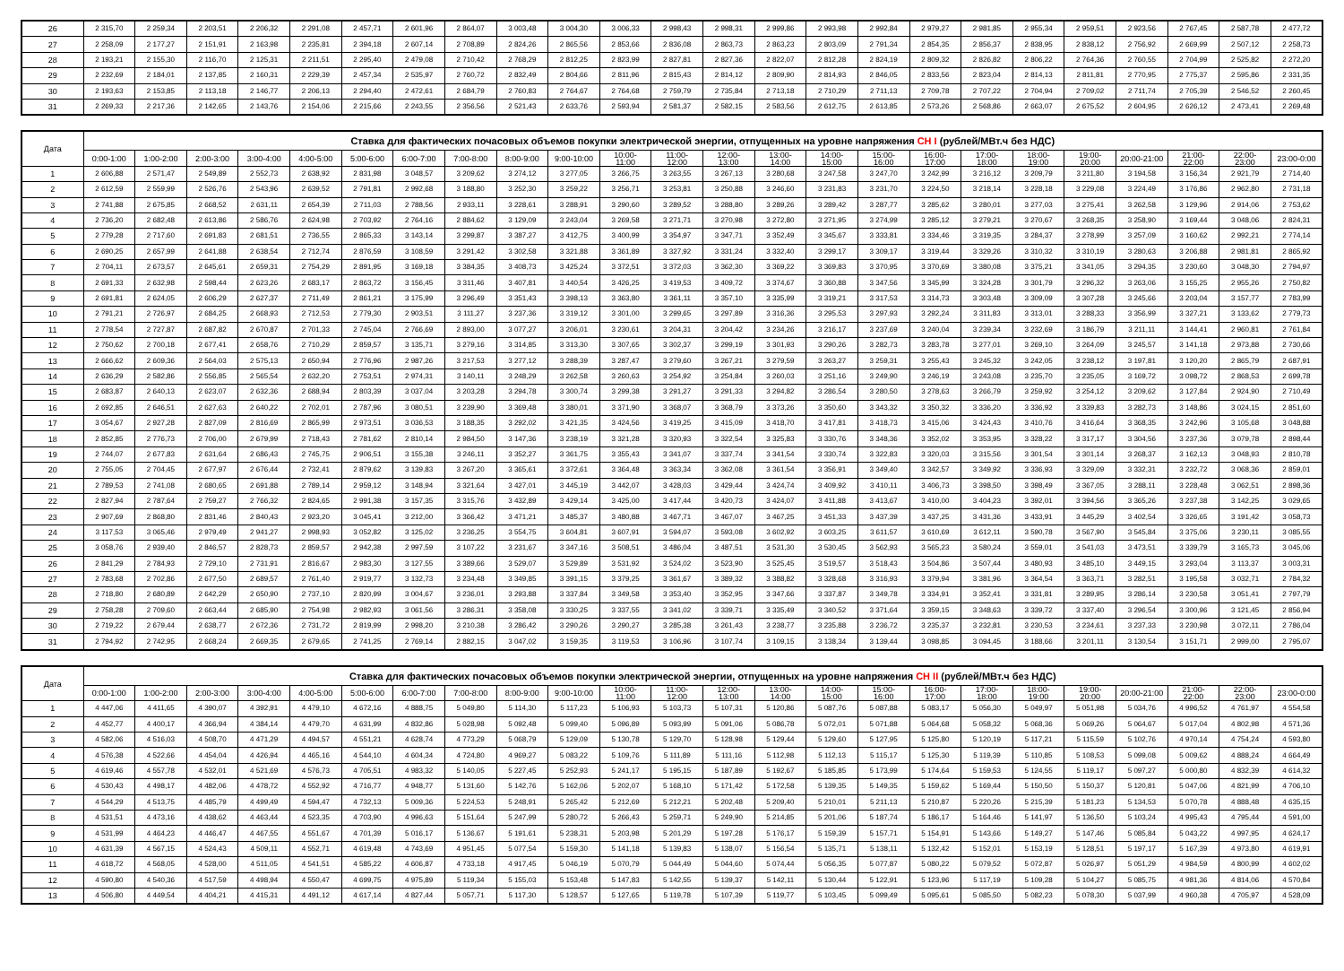| 26 | 2 315,70 | 2 259,34 | 2 203,51 | 2 206,32 | 2 291,08 | 2 457,71 | 2 601,96 | 2 864,07 | 3 003,48 | 3 004,30 | 3 006,33 | 2 998,43 | 2 998,31 | 2 999,86 | 2 993,98 | 2 992,84 | 2 979,27 | 2 981,85 | 2 955,34 | 2 959,51 | 2 923,56 | 2 767,45 | 2 587,78 | 2 477,72 |
| 27 | 2 258,09 | 2 177,27 | 2 151,91 | 2 163,98 | 2 235,81 | 2 394,18 | 2 607,14 | 2 708,89 | 2 824,26 | 2 865,56 | 2 853,66 | 2 836,08 | 2 863,73 | 2 863,23 | 2 803,09 | 2 791,34 | 2 854,35 | 2 856,37 | 2 838,95 | 2 838,12 | 2 756,92 | 2 669,99 | 2 507,12 | 2 258,73 |
| 28 | 2 193,21 | 2 155,30 | 2 116,70 | 2 125,31 | 2 211,51 | 2 295,40 | 2 479,08 | 2 710,42 | 2 768,29 | 2 812,25 | 2 823,99 | 2 827,81 | 2 827,36 | 2 822,07 | 2 812,28 | 2 824,19 | 2 809,32 | 2 826,82 | 2 806,22 | 2 764,36 | 2 760,55 | 2 704,99 | 2 525,82 | 2 272,20 |
| 29 | 2 232,69 | 2 184,01 | 2 137,85 | 2 160,31 | 2 229,39 | 2 457,34 | 2 535,97 | 2 760,72 | 2 832,49 | 2 804,66 | 2 811,96 | 2 815,43 | 2 814,12 | 2 809,90 | 2 814,93 | 2 846,05 | 2 833,56 | 2 823,04 | 2 814,13 | 2 811,81 | 2 770,95 | 2 775,37 | 2 595,86 | 2 331,35 |
| 30 | 2 193,63 | 2 153,85 | 2 113,18 | 2 146,77 | 2 206,13 | 2 294,40 | 2 472,61 | 2 684,79 | 2 760,83 | 2 764,67 | 2 764,68 | 2 759,79 | 2 735,84 | 2 713,18 | 2 710,29 | 2 711,13 | 2 709,78 | 2 707,22 | 2 704,94 | 2 709,02 | 2 711,74 | 2 705,39 | 2 546,52 | 2 260,45 |
| 31 | 2 269,33 | 2 217,36 | 2 142,65 | 2 143,76 | 2 154,06 | 2 215,66 | 2 243,55 | 2 356,56 | 2 521,43 | 2 633,76 | 2 593,94 | 2 581,37 | 2 582,15 | 2 583,56 | 2 612,75 | 2 613,85 | 2 573,26 | 2 568,86 | 2 663,07 | 2 675,52 | 2 604,95 | 2 626,12 | 2 473,41 | 2 269,48 |
| Дата | Ставка для фактических почасовых объемов покупки электрической энергии, отпущенных на уровне напряжения СН I (рублей/МВт.ч без НДС) | | | | | | | | | | | | | | | | | | | | | | | |
| --- | --- | --- | --- | --- | --- | --- | --- | --- | --- | --- | --- | --- | --- | --- | --- | --- | --- | --- | --- | --- | --- | --- | --- | --- |
| | 0:00-1:00 | 1:00-2:00 | 2:00-3:00 | 3:00-4:00 | 4:00-5:00 | 5:00-6:00 | 6:00-7:00 | 7:00-8:00 | 8:00-9:00 | 9:00-10:00 | 10:00- 11:00 | 11:00- 12:00 | 12:00- 13:00 | 13:00- 14:00 | 14:00- 15:00 | 15:00- 16:00 | 16:00- 17:00 | 17:00- 18:00 | 18:00- 19:00 | 19:00- 20:00 | 20:00-21:00 | 21:00- 22:00 | 22:00- 23:00 | 23:00-0:00 |
| 1 | 2 606,88 | 2 571,47 | 2 549,89 | 2 552,73 | 2 638,92 | 2 831,98 | 3 048,57 | 3 209,62 | 3 274,12 | 3 277,05 | 3 266,75 | 3 263,55 | 3 267,13 | 3 280,68 | 3 247,58 | 3 247,70 | 3 242,99 | 3 216,12 | 3 209,79 | 3 211,80 | 3 194,58 | 3 156,34 | 2 921,79 | 2 714,40 |
| 2 | 2 612,59 | 2 559,99 | 2 526,76 | 2 543,96 | 2 639,52 | 2 791,81 | 2 992,68 | 3 188,80 | 3 252,30 | 3 259,22 | 3 256,71 | 3 253,81 | 3 250,88 | 3 246,60 | 3 231,83 | 3 231,70 | 3 224,50 | 3 218,14 | 3 228,18 | 3 229,08 | 3 224,49 | 3 176,86 | 2 962,80 | 2 731,18 |
| 3 | 2 741,88 | 2 675,85 | 2 668,52 | 2 631,11 | 2 654,39 | 2 711,03 | 2 788,56 | 2 933,11 | 3 228,61 | 3 288,91 | 3 290,60 | 3 289,52 | 3 288,80 | 3 289,26 | 3 289,42 | 3 287,77 | 3 285,62 | 3 280,01 | 3 277,03 | 3 275,41 | 3 262,58 | 3 129,96 | 2 914,06 | 2 753,62 |
| 4 | 2 736,20 | 2 682,48 | 2 613,86 | 2 586,76 | 2 624,98 | 2 703,92 | 2 764,16 | 2 884,62 | 3 129,09 | 3 243,04 | 3 269,58 | 3 271,71 | 3 270,98 | 3 272,80 | 3 271,95 | 3 274,99 | 3 285,12 | 3 279,21 | 3 270,67 | 3 268,35 | 3 258,90 | 3 169,44 | 3 048,06 | 2 824,31 |
| 5 | 2 779,28 | 2 717,60 | 2 691,83 | 2 681,51 | 2 736,55 | 2 865,33 | 3 143,14 | 3 299,87 | 3 387,27 | 3 412,75 | 3 400,99 | 3 354,97 | 3 347,71 | 3 352,49 | 3 345,67 | 3 333,81 | 3 334,46 | 3 319,35 | 3 284,37 | 3 278,99 | 3 257,09 | 3 160,62 | 2 992,21 | 2 774,14 |
| 6 | 2 690,25 | 2 657,99 | 2 641,88 | 2 638,54 | 2 712,74 | 2 876,59 | 3 108,59 | 3 291,42 | 3 302,58 | 3 321,88 | 3 361,89 | 3 327,92 | 3 331,24 | 3 332,40 | 3 299,17 | 3 309,17 | 3 319,44 | 3 329,26 | 3 310,32 | 3 310,19 | 3 280,63 | 3 206,88 | 2 981,81 | 2 865,92 |
| 7 | 2 704,11 | 2 673,57 | 2 645,61 | 2 659,31 | 2 754,29 | 2 891,95 | 3 169,18 | 3 384,35 | 3 408,73 | 3 425,24 | 3 372,51 | 3 372,03 | 3 362,30 | 3 369,22 | 3 369,83 | 3 370,95 | 3 370,69 | 3 380,08 | 3 375,21 | 3 341,05 | 3 294,35 | 3 230,60 | 3 048,30 | 2 794,97 |
| 8 | 2 691,33 | 2 632,98 | 2 598,44 | 2 623,26 | 2 683,17 | 2 863,72 | 3 156,45 | 3 311,46 | 3 407,81 | 3 440,54 | 3 426,25 | 3 419,53 | 3 409,72 | 3 374,67 | 3 360,88 | 3 347,56 | 3 345,99 | 3 324,28 | 3 301,79 | 3 296,32 | 3 263,06 | 3 155,25 | 2 955,26 | 2 750,82 |
| 9 | 2 691,81 | 2 624,05 | 2 606,29 | 2 627,37 | 2 711,49 | 2 861,21 | 3 175,99 | 3 296,49 | 3 351,43 | 3 398,13 | 3 363,80 | 3 361,11 | 3 357,10 | 3 335,99 | 3 319,21 | 3 317,53 | 3 314,73 | 3 303,48 | 3 309,09 | 3 307,28 | 3 245,66 | 3 203,04 | 3 157,77 | 2 783,99 |
| 10 | 2 791,21 | 2 726,97 | 2 684,25 | 2 668,93 | 2 712,53 | 2 779,30 | 2 903,51 | 3 111,27 | 3 237,36 | 3 319,12 | 3 301,00 | 3 299,65 | 3 297,89 | 3 316,36 | 3 295,53 | 3 297,93 | 3 292,24 | 3 311,83 | 3 313,01 | 3 288,33 | 3 356,99 | 3 327,21 | 3 133,62 | 2 779,73 |
| 11 | 2 778,54 | 2 727,87 | 2 687,82 | 2 670,87 | 2 701,33 | 2 745,04 | 2 766,69 | 2 893,00 | 3 077,27 | 3 206,01 | 3 230,61 | 3 204,31 | 3 204,42 | 3 234,26 | 3 216,17 | 3 237,69 | 3 240,04 | 3 239,34 | 3 232,69 | 3 186,79 | 3 211,11 | 3 144,41 | 2 960,81 | 2 761,84 |
| 12 | 2 750,62 | 2 700,18 | 2 677,41 | 2 658,76 | 2 710,29 | 2 859,57 | 3 135,71 | 3 279,16 | 3 314,85 | 3 313,30 | 3 307,65 | 3 302,37 | 3 299,19 | 3 301,93 | 3 290,26 | 3 282,73 | 3 283,78 | 3 277,01 | 3 269,10 | 3 264,09 | 3 245,57 | 3 141,18 | 2 973,88 | 2 730,66 |
| 13 | 2 666,62 | 2 609,36 | 2 564,03 | 2 575,13 | 2 650,94 | 2 776,96 | 2 987,26 | 3 217,53 | 3 277,12 | 3 288,39 | 3 287,47 | 3 279,60 | 3 267,21 | 3 279,59 | 3 263,27 | 3 259,31 | 3 255,43 | 3 245,32 | 3 242,05 | 3 238,12 | 3 197,81 | 3 120,20 | 2 865,79 | 2 687,91 |
| 14 | 2 636,29 | 2 582,86 | 2 556,85 | 2 565,54 | 2 632,20 | 2 753,51 | 2 974,31 | 3 140,11 | 3 248,29 | 3 262,58 | 3 260,63 | 3 254,92 | 3 254,84 | 3 260,03 | 3 251,16 | 3 249,90 | 3 246,19 | 3 243,08 | 3 235,70 | 3 235,05 | 3 169,72 | 3 098,72 | 2 868,53 | 2 699,78 |
| 15 | 2 683,87 | 2 640,13 | 2 623,07 | 2 632,36 | 2 688,94 | 2 803,39 | 3 037,04 | 3 203,28 | 3 294,78 | 3 300,74 | 3 299,38 | 3 291,27 | 3 291,33 | 3 294,82 | 3 286,54 | 3 280,50 | 3 278,63 | 3 266,79 | 3 259,92 | 3 254,12 | 3 209,62 | 3 127,84 | 2 924,90 | 2 710,49 |
| 16 | 2 692,85 | 2 646,51 | 2 627,63 | 2 640,22 | 2 702,01 | 2 787,96 | 3 080,51 | 3 239,90 | 3 369,48 | 3 380,01 | 3 371,90 | 3 368,07 | 3 368,79 | 3 373,26 | 3 350,60 | 3 343,32 | 3 350,32 | 3 336,20 | 3 336,92 | 3 339,83 | 3 282,73 | 3 148,86 | 3 024,15 | 2 851,60 |
| 17 | 3 054,67 | 2 927,28 | 2 827,09 | 2 816,69 | 2 865,99 | 2 973,51 | 3 036,53 | 3 188,35 | 3 292,02 | 3 421,35 | 3 424,56 | 3 419,25 | 3 415,09 | 3 418,70 | 3 417,81 | 3 418,73 | 3 415,06 | 3 424,43 | 3 410,76 | 3 416,64 | 3 368,35 | 3 242,96 | 3 105,68 | 3 048,88 |
| 18 | 2 852,85 | 2 776,73 | 2 706,00 | 2 679,99 | 2 718,43 | 2 781,62 | 2 810,14 | 2 984,50 | 3 147,36 | 3 238,19 | 3 321,28 | 3 320,93 | 3 322,54 | 3 325,83 | 3 330,76 | 3 348,36 | 3 352,02 | 3 353,95 | 3 328,22 | 3 317,17 | 3 304,56 | 3 237,36 | 3 079,78 | 2 898,44 |
| 19 | 2 744,07 | 2 677,83 | 2 631,64 | 2 686,43 | 2 745,75 | 2 906,51 | 3 155,38 | 3 246,11 | 3 352,27 | 3 361,75 | 3 355,43 | 3 341,07 | 3 337,74 | 3 341,54 | 3 330,74 | 3 322,83 | 3 320,03 | 3 315,56 | 3 301,54 | 3 301,14 | 3 268,37 | 3 162,13 | 3 048,93 | 2 810,78 |
| 20 | 2 755,05 | 2 704,45 | 2 677,97 | 2 676,44 | 2 732,41 | 2 879,62 | 3 139,83 | 3 267,20 | 3 365,61 | 3 372,61 | 3 364,48 | 3 363,34 | 3 362,08 | 3 361,54 | 3 356,91 | 3 349,40 | 3 342,57 | 3 349,92 | 3 336,93 | 3 329,09 | 3 332,31 | 3 232,72 | 3 068,36 | 2 859,01 |
| 21 | 2 789,53 | 2 741,08 | 2 680,65 | 2 691,88 | 2 789,14 | 2 959,12 | 3 148,94 | 3 321,64 | 3 427,01 | 3 445,19 | 3 442,07 | 3 428,03 | 3 429,44 | 3 424,74 | 3 409,92 | 3 410,11 | 3 406,73 | 3 398,50 | 3 398,49 | 3 367,05 | 3 288,11 | 3 228,48 | 3 062,51 | 2 898,36 |
| 22 | 2 827,94 | 2 787,64 | 2 759,27 | 2 766,32 | 2 824,65 | 2 991,38 | 3 157,35 | 3 315,76 | 3 432,89 | 3 429,14 | 3 425,00 | 3 417,44 | 3 420,73 | 3 424,07 | 3 411,88 | 3 413,67 | 3 410,00 | 3 404,23 | 3 392,01 | 3 394,56 | 3 365,26 | 3 237,38 | 3 142,25 | 3 029,65 |
| 23 | 2 907,69 | 2 868,80 | 2 831,46 | 2 840,43 | 2 923,20 | 3 045,41 | 3 212,00 | 3 366,42 | 3 471,21 | 3 485,37 | 3 480,88 | 3 467,71 | 3 467,07 | 3 467,25 | 3 451,33 | 3 437,39 | 3 437,25 | 3 431,36 | 3 433,91 | 3 445,29 | 3 402,54 | 3 326,65 | 3 191,42 | 3 058,73 |
| 24 | 3 117,53 | 3 065,46 | 2 979,49 | 2 941,27 | 2 998,93 | 3 052,82 | 3 125,02 | 3 236,25 | 3 554,75 | 3 604,81 | 3 607,91 | 3 594,07 | 3 593,08 | 3 602,92 | 3 603,25 | 3 611,57 | 3 610,69 | 3 612,11 | 3 590,78 | 3 567,90 | 3 545,84 | 3 375,06 | 3 230,11 | 3 085,55 |
| 25 | 3 058,76 | 2 939,40 | 2 846,57 | 2 828,73 | 2 859,57 | 2 942,38 | 2 997,59 | 3 107,22 | 3 231,67 | 3 347,16 | 3 508,51 | 3 486,04 | 3 487,51 | 3 531,30 | 3 530,45 | 3 562,93 | 3 565,23 | 3 580,24 | 3 559,01 | 3 541,03 | 3 473,51 | 3 339,79 | 3 165,73 | 3 045,06 |
| 26 | 2 841,29 | 2 784,93 | 2 729,10 | 2 731,91 | 2 816,67 | 2 983,30 | 3 127,55 | 3 389,66 | 3 529,07 | 3 529,89 | 3 531,92 | 3 524,02 | 3 523,90 | 3 525,45 | 3 519,57 | 3 518,43 | 3 504,86 | 3 507,44 | 3 480,93 | 3 485,10 | 3 449,15 | 3 293,04 | 3 113,37 | 3 003,31 |
| 27 | 2 783,68 | 2 702,86 | 2 677,50 | 2 689,57 | 2 761,40 | 2 919,77 | 3 132,73 | 3 234,48 | 3 349,85 | 3 391,15 | 3 379,25 | 3 361,67 | 3 389,32 | 3 388,82 | 3 328,68 | 3 316,93 | 3 379,94 | 3 381,96 | 3 364,54 | 3 363,71 | 3 282,51 | 3 195,58 | 3 032,71 | 2 784,32 |
| 28 | 2 718,80 | 2 680,89 | 2 642,29 | 2 650,90 | 2 737,10 | 2 820,99 | 3 004,67 | 3 236,01 | 3 293,88 | 3 337,84 | 3 349,58 | 3 353,40 | 3 352,95 | 3 347,66 | 3 337,87 | 3 349,78 | 3 334,91 | 3 352,41 | 3 331,81 | 3 289,95 | 3 286,14 | 3 230,58 | 3 051,41 | 2 797,79 |
| 29 | 2 758,28 | 2 709,60 | 2 663,44 | 2 685,90 | 2 754,98 | 2 982,93 | 3 061,56 | 3 286,31 | 3 358,08 | 3 330,25 | 3 337,55 | 3 341,02 | 3 339,71 | 3 335,49 | 3 340,52 | 3 371,64 | 3 359,15 | 3 348,63 | 3 339,72 | 3 337,40 | 3 296,54 | 3 300,96 | 3 121,45 | 2 856,94 |
| 30 | 2 719,22 | 2 679,44 | 2 638,77 | 2 672,36 | 2 731,72 | 2 819,99 | 2 998,20 | 3 210,38 | 3 286,42 | 3 290,26 | 3 290,27 | 3 285,38 | 3 261,43 | 3 238,77 | 3 235,88 | 3 236,72 | 3 235,37 | 3 232,81 | 3 230,53 | 3 234,61 | 3 237,33 | 3 230,98 | 3 072,11 | 2 786,04 |
| 31 | 2 794,92 | 2 742,95 | 2 668,24 | 2 669,35 | 2 679,65 | 2 741,25 | 2 769,14 | 2 882,15 | 3 047,02 | 3 159,35 | 3 119,53 | 3 106,96 | 3 107,74 | 3 109,15 | 3 138,34 | 3 139,44 | 3 098,85 | 3 094,45 | 3 188,66 | 3 201,11 | 3 130,54 | 3 151,71 | 2 999,00 | 2 795,07 |
| Дата | Ставка для фактических почасовых объемов покупки электрической энергии, отпущенных на уровне напряжения СН II (рублей/МВт.ч без НДС) | | | | | | | | | | | | | | | | | | | | | | | |
| --- | --- | --- | --- | --- | --- | --- | --- | --- | --- | --- | --- | --- | --- | --- | --- | --- | --- | --- | --- | --- | --- | --- | --- | --- |
| | 0:00-1:00 | 1:00-2:00 | 2:00-3:00 | 3:00-4:00 | 4:00-5:00 | 5:00-6:00 | 6:00-7:00 | 7:00-8:00 | 8:00-9:00 | 9:00-10:00 | 10:00- 11:00 | 11:00- 12:00 | 12:00- 13:00 | 13:00- 14:00 | 14:00- 15:00 | 15:00- 16:00 | 16:00- 17:00 | 17:00- 18:00 | 18:00- 19:00 | 19:00- 20:00 | 20:00-21:00 | 21:00- 22:00 | 22:00- 23:00 | 23:00-0:00 |
| 1 | 4 447,06 | 4 411,65 | 4 390,07 | 4 392,91 | 4 479,10 | 4 672,16 | 4 888,75 | 5 049,80 | 5 114,30 | 5 117,23 | 5 106,93 | 5 103,73 | 5 107,31 | 5 120,86 | 5 087,76 | 5 087,88 | 5 083,17 | 5 056,30 | 5 049,97 | 5 051,98 | 5 034,76 | 4 996,52 | 4 761,97 | 4 554,58 |
| 2 | 4 452,77 | 4 400,17 | 4 366,94 | 4 384,14 | 4 479,70 | 4 631,99 | 4 832,86 | 5 028,98 | 5 092,48 | 5 099,40 | 5 096,89 | 5 093,99 | 5 091,06 | 5 086,78 | 5 072,01 | 5 071,88 | 5 064,68 | 5 058,32 | 5 068,36 | 5 069,26 | 5 064,67 | 5 017,04 | 4 802,98 | 4 571,36 |
| 3 | 4 582,06 | 4 516,03 | 4 508,70 | 4 471,29 | 4 494,57 | 4 551,21 | 4 628,74 | 4 773,29 | 5 068,79 | 5 129,09 | 5 130,78 | 5 129,70 | 5 128,98 | 5 129,44 | 5 129,60 | 5 127,95 | 5 125,80 | 5 120,19 | 5 117,21 | 5 115,59 | 5 102,76 | 4 970,14 | 4 754,24 | 4 593,80 |
| 4 | 4 576,38 | 4 522,66 | 4 454,04 | 4 426,94 | 4 465,16 | 4 544,10 | 4 604,34 | 4 724,80 | 4 969,27 | 5 083,22 | 5 109,76 | 5 111,89 | 5 111,16 | 5 112,98 | 5 112,13 | 5 115,17 | 5 125,30 | 5 119,39 | 5 110,85 | 5 108,53 | 5 099,08 | 5 009,62 | 4 888,24 | 4 664,49 |
| 5 | 4 619,46 | 4 557,78 | 4 532,01 | 4 521,69 | 4 576,73 | 4 705,51 | 4 983,32 | 5 140,05 | 5 227,45 | 5 252,93 | 5 241,17 | 5 195,15 | 5 187,89 | 5 192,67 | 5 185,85 | 5 173,99 | 5 174,64 | 5 159,53 | 5 124,55 | 5 119,17 | 5 097,27 | 5 000,80 | 4 832,39 | 4 614,32 |
| 6 | 4 530,43 | 4 498,17 | 4 482,06 | 4 478,72 | 4 552,92 | 4 716,77 | 4 948,77 | 5 131,60 | 5 142,76 | 5 162,06 | 5 202,07 | 5 168,10 | 5 171,42 | 5 172,58 | 5 139,35 | 5 149,35 | 5 159,62 | 5 169,44 | 5 150,50 | 5 150,37 | 5 120,81 | 5 047,06 | 4 821,99 | 4 706,10 |
| 7 | 4 544,29 | 4 513,75 | 4 485,79 | 4 499,49 | 4 594,47 | 4 732,13 | 5 009,36 | 5 224,53 | 5 248,91 | 5 265,42 | 5 212,69 | 5 212,21 | 5 202,48 | 5 209,40 | 5 210,01 | 5 211,13 | 5 210,87 | 5 220,26 | 5 215,39 | 5 181,23 | 5 134,53 | 5 070,78 | 4 888,48 | 4 635,15 |
| 8 | 4 531,51 | 4 473,16 | 4 438,62 | 4 463,44 | 4 523,35 | 4 703,90 | 4 996,63 | 5 151,64 | 5 247,99 | 5 280,72 | 5 266,43 | 5 259,71 | 5 249,90 | 5 214,85 | 5 201,06 | 5 187,74 | 5 186,17 | 5 164,46 | 5 141,97 | 5 136,50 | 5 103,24 | 4 995,43 | 4 795,44 | 4 591,00 |
| 9 | 4 531,99 | 4 464,23 | 4 446,47 | 4 467,55 | 4 551,67 | 4 701,39 | 5 016,17 | 5 136,67 | 5 191,61 | 5 238,31 | 5 203,98 | 5 201,29 | 5 197,28 | 5 176,17 | 5 159,39 | 5 157,71 | 5 154,91 | 5 143,66 | 5 149,27 | 5 147,46 | 5 085,84 | 5 043,22 | 4 997,95 | 4 624,17 |
| 10 | 4 631,39 | 4 567,15 | 4 524,43 | 4 509,11 | 4 552,71 | 4 619,48 | 4 743,69 | 4 951,45 | 5 077,54 | 5 159,30 | 5 141,18 | 5 139,83 | 5 138,07 | 5 156,54 | 5 135,71 | 5 138,11 | 5 132,42 | 5 152,01 | 5 153,19 | 5 128,51 | 5 197,17 | 5 167,39 | 4 973,80 | 4 619,91 |
| 11 | 4 618,72 | 4 568,05 | 4 528,00 | 4 511,05 | 4 541,51 | 4 585,22 | 4 606,87 | 4 733,18 | 4 917,45 | 5 046,19 | 5 070,79 | 5 044,49 | 5 044,60 | 5 074,44 | 5 056,35 | 5 077,87 | 5 080,22 | 5 079,52 | 5 072,87 | 5 026,97 | 5 051,29 | 4 984,59 | 4 800,99 | 4 602,02 |
| 12 | 4 590,80 | 4 540,36 | 4 517,59 | 4 498,94 | 4 550,47 | 4 699,75 | 4 975,89 | 5 119,34 | 5 155,03 | 5 153,48 | 5 147,83 | 5 142,55 | 5 139,37 | 5 142,11 | 5 130,44 | 5 122,91 | 5 123,96 | 5 117,19 | 5 109,28 | 5 104,27 | 5 085,75 | 4 981,36 | 4 814,06 | 4 570,84 |
| 13 | 4 506,80 | 4 449,54 | 4 404,21 | 4 415,31 | 4 491,12 | 4 617,14 | 4 827,44 | 5 057,71 | 5 117,30 | 5 128,57 | 5 127,65 | 5 119,78 | 5 107,39 | 5 119,77 | 5 103,45 | 5 099,49 | 5 095,61 | 5 085,50 | 5 082,23 | 5 078,30 | 5 037,99 | 4 960,38 | 4 705,97 | 4 528,09 |